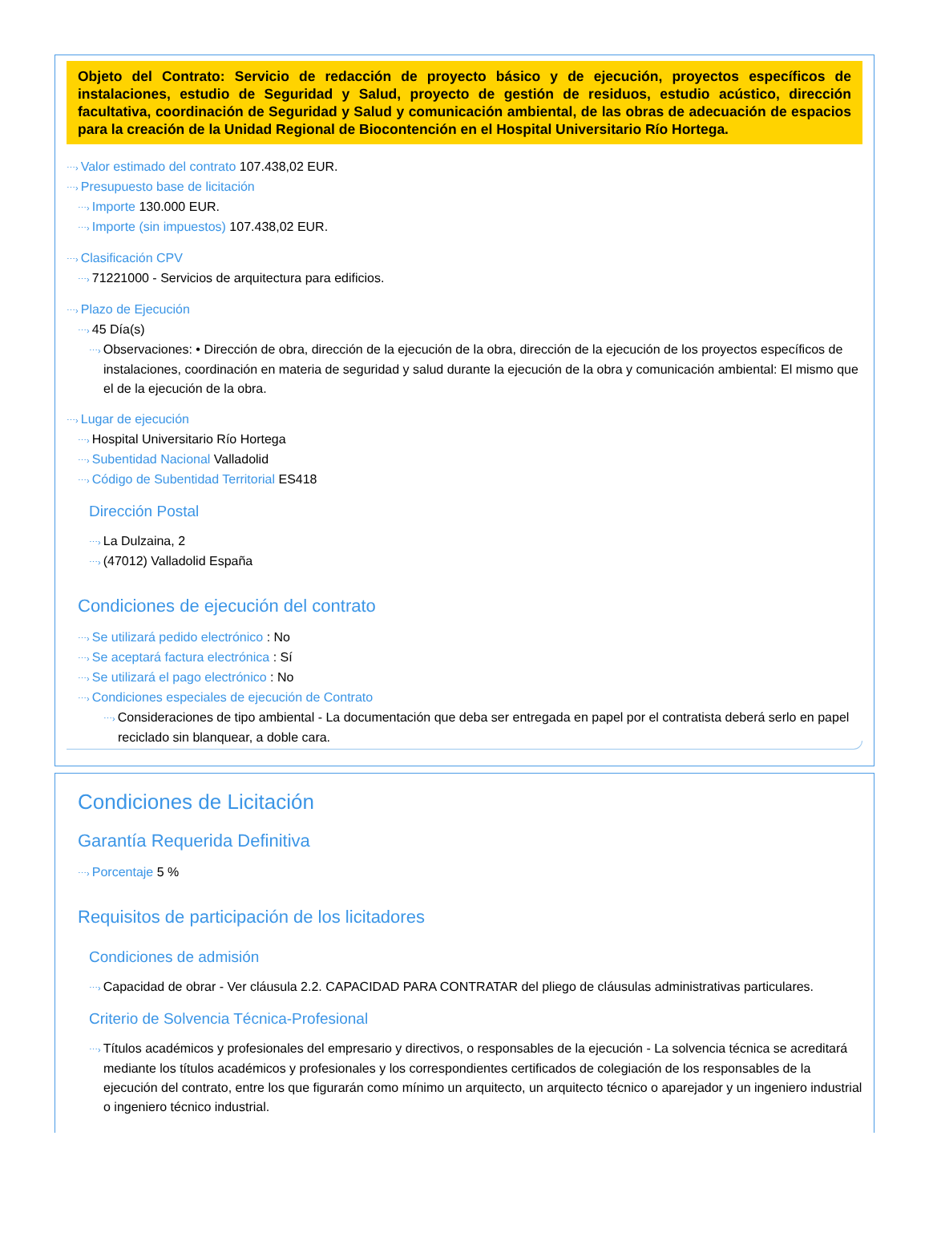Objeto del Contrato: Servicio de redacción de proyecto básico y de ejecución, proyectos específicos de instalaciones, estudio de Seguridad y Salud, proyecto de gestión de residuos, estudio acústico, dirección facultativa, coordinación de Seguridad y Salud y comunicación ambiental, de las obras de adecuación de espacios para la creación de la Unidad Regional de Biocontención en el Hospital Universitario Río Hortega.
⋯› Valor estimado del contrato 107.438,02 EUR.
⋯› Presupuesto base de licitación
⋯› Importe 130.000 EUR.
⋯› Importe (sin impuestos) 107.438,02 EUR.
⋯› Clasificación CPV
⋯› 71221000 - Servicios de arquitectura para edificios.
⋯› Plazo de Ejecución
⋯› 45 Día(s)
⋯› Observaciones: • Dirección de obra, dirección de la ejecución de la obra, dirección de la ejecución de los proyectos específicos de instalaciones, coordinación en materia de seguridad y salud durante la ejecución de la obra y comunicación ambiental: El mismo que el de la ejecución de la obra.
⋯› Lugar de ejecución
⋯› Hospital Universitario Río Hortega
⋯› Subentidad Nacional Valladolid
⋯› Código de Subentidad Territorial ES418
Dirección Postal
⋯› La Dulzaina, 2
⋯› (47012) Valladolid España
Condiciones de ejecución del contrato
⋯› Se utilizará pedido electrónico : No
⋯› Se aceptará factura electrónica : Sí
⋯› Se utilizará el pago electrónico : No
⋯› Condiciones especiales de ejecución de Contrato
⋯› Consideraciones de tipo ambiental - La documentación que deba ser entregada en papel por el contratista deberá serlo en papel reciclado sin blanquear, a doble cara.
Condiciones de Licitación
Garantía Requerida Definitiva
⋯› Porcentaje 5 %
Requisitos de participación de los licitadores
Condiciones de admisión
⋯› Capacidad de obrar - Ver cláusula 2.2. CAPACIDAD PARA CONTRATAR del pliego de cláusulas administrativas particulares.
Criterio de Solvencia Técnica-Profesional
⋯› Títulos académicos y profesionales del empresario y directivos, o responsables de la ejecución - La solvencia técnica se acreditará mediante los títulos académicos y profesionales y los correspondientes certificados de colegiación de los responsables de la ejecución del contrato, entre los que figurarán como mínimo un arquitecto, un arquitecto técnico o aparejador y un ingeniero industrial o ingeniero técnico industrial.